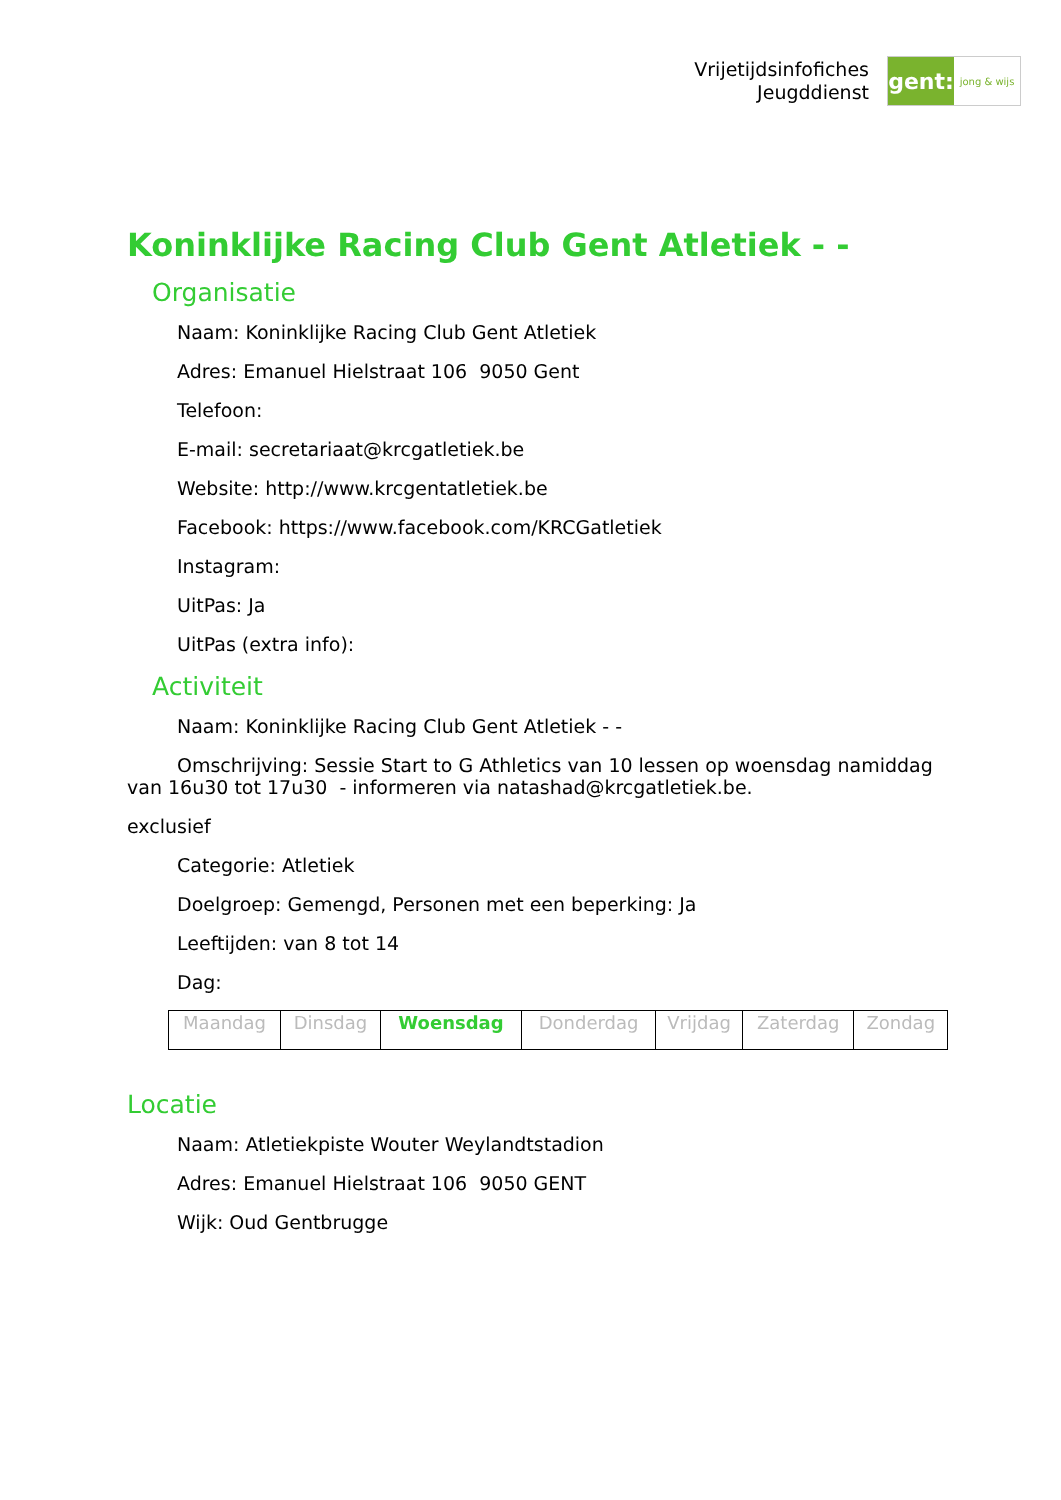Vrijetijdsinfofiches
Jeugddienst
gent:
jong & wijs
Koninklijke Racing Club Gent Atletiek - -
Organisatie
Naam: Koninklijke Racing Club Gent Atletiek
Adres: Emanuel Hielstraat 106 9050 Gent
Telefoon:
E-mail: secretariaat@krcgatletiek.be
Website: http://www.krcgentatletiek.be
Facebook: https://www.facebook.com/KRCGatletiek
Instagram:
UitPas: Ja
UitPas (extra info):
Activiteit
Naam: Koninklijke Racing Club Gent Atletiek - -
Omschrijving: Sessie Start to G Athletics van 10 lessen op woensdag namiddag van 16u30 tot 17u30 - informeren via natashad@krcgatletiek.be.
exclusief
Categorie: Atletiek
Doelgroep: Gemengd, Personen met een beperking: Ja
Leeftijden: van 8 tot 14
Dag:
| Maandag | Dinsdag | Woensdag | Donderdag | Vrijdag | Zaterdag | Zondag |
Locatie
Naam: Atletiekpiste Wouter Weylandtstadion
Adres: Emanuel Hielstraat 106 9050 GENT
Wijk: Oud Gentbrugge